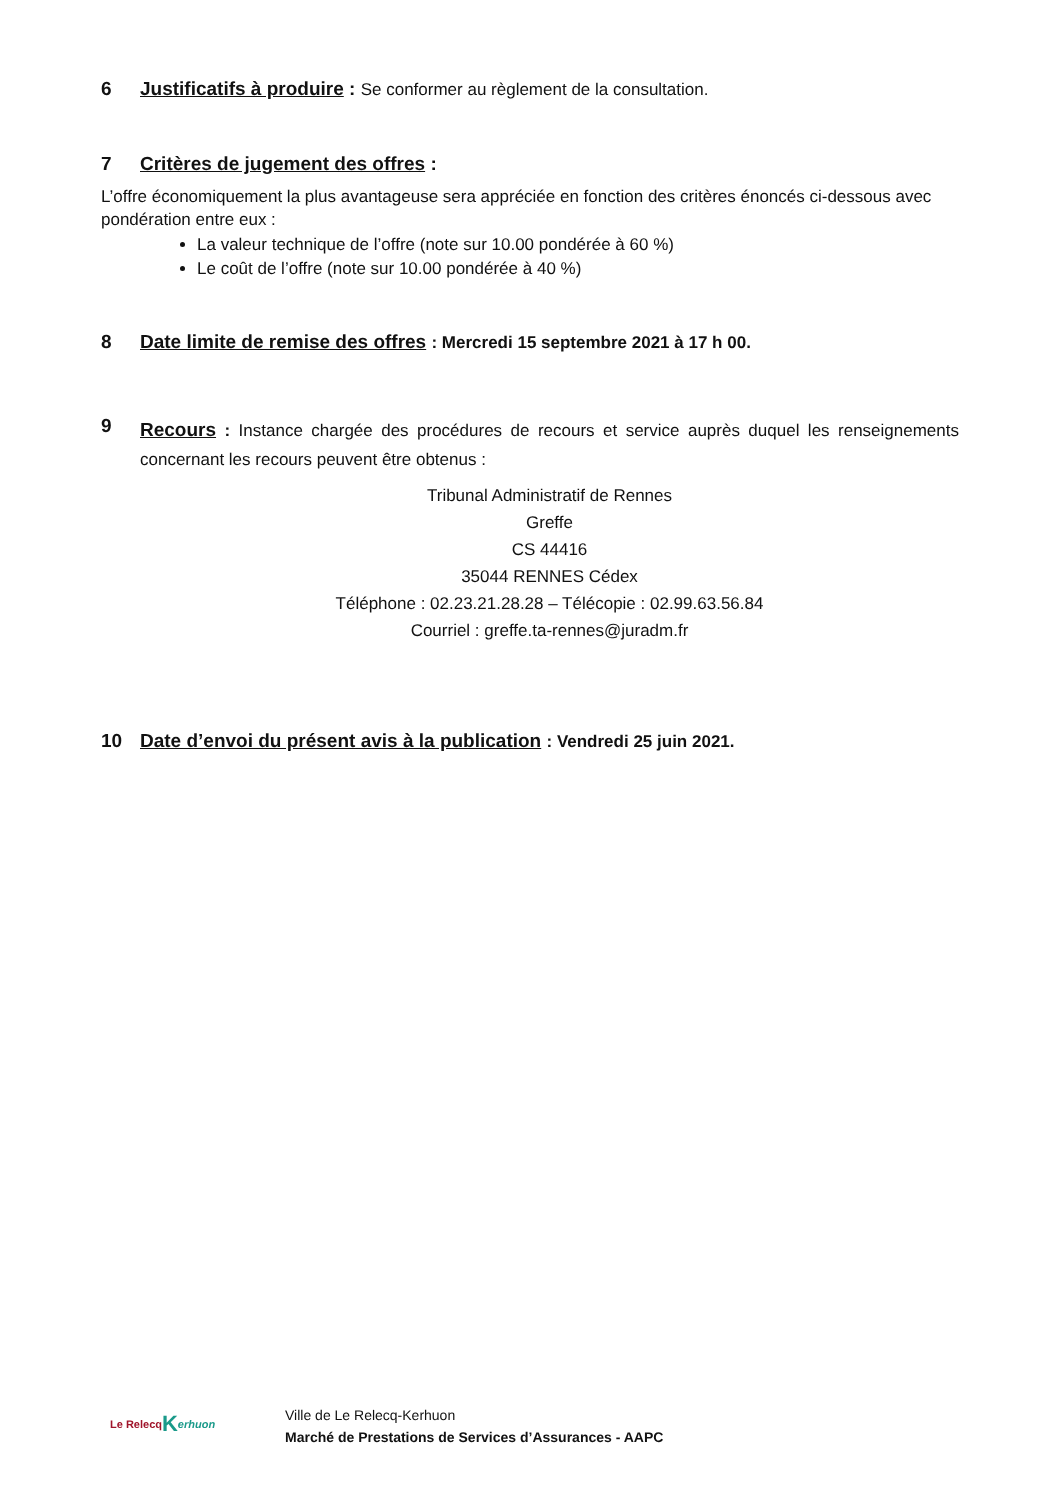6 Justificatifs à produire : Se conformer au règlement de la consultation.
7 Critères de jugement des offres :
L’offre économiquement la plus avantageuse sera appréciée en fonction des critères énoncés ci-dessous avec pondération entre eux :
La valeur technique de l’offre (note sur 10.00 pondérée à 60 %)
Le coût de l’offre (note sur 10.00 pondérée à 40 %)
8 Date limite de remise des offres : Mercredi 15 septembre 2021 à 17 h 00.
9 Recours : Instance chargée des procédures de recours et service auprès duquel les renseignements concernant les recours peuvent être obtenus :
Tribunal Administratif de Rennes
Greffe
CS 44416
35044 RENNES Cédex
Téléphone : 02.23.21.28.28 – Télécopie : 02.99.63.56.84
Courriel : greffe.ta-rennes@juradm.fr
10 Date d’envoi du présent avis à la publication : Vendredi 25 juin 2021.
Le Relecq K erhuon
Ville de Le Relecq-Kerhuon
Marché de Prestations de Services d’Assurances - AAPC